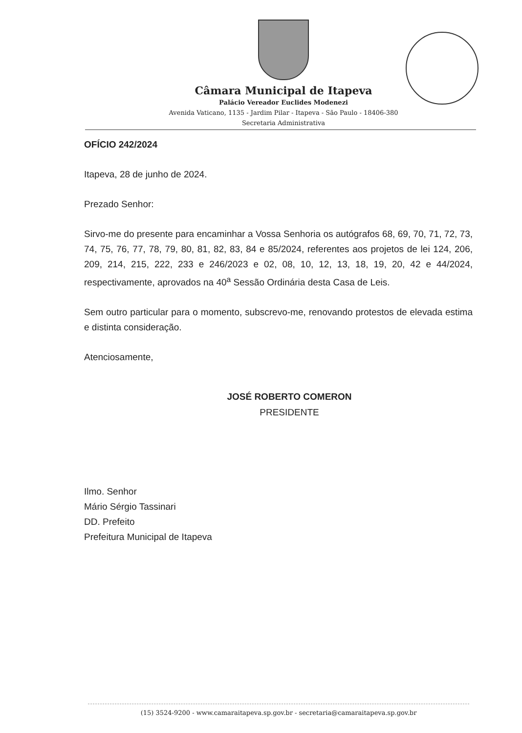Câmara Municipal de Itapeva
Palácio Vereador Euclides Modenezi
Avenida Vaticano, 1135 - Jardim Pilar - Itapeva - São Paulo - 18406-380
Secretaria Administrativa
OFÍCIO 242/2024
Itapeva, 28 de junho de 2024.
Prezado Senhor:
Sirvo-me do presente para encaminhar a Vossa Senhoria os autógrafos 68, 69, 70, 71, 72, 73, 74, 75, 76, 77, 78, 79, 80, 81, 82, 83, 84 e 85/2024, referentes aos projetos de lei 124, 206, 209, 214, 215, 222, 233 e 246/2023 e 02, 08, 10, 12, 13, 18, 19, 20, 42 e 44/2024, respectivamente, aprovados na 40<sup>a</sup> Sessão Ordinária desta Casa de Leis.
Sem outro particular para o momento, subscrevo-me, renovando protestos de elevada estima e distinta consideração.
Atenciosamente,
JOSÉ ROBERTO COMERON
PRESIDENTE
Ilmo. Senhor
Mário Sérgio Tassinari
DD. Prefeito
Prefeitura Municipal de Itapeva
(15) 3524-9200 - www.camaraitapeva.sp.gov.br - secretaria@camaraitapeva.sp.gov.br